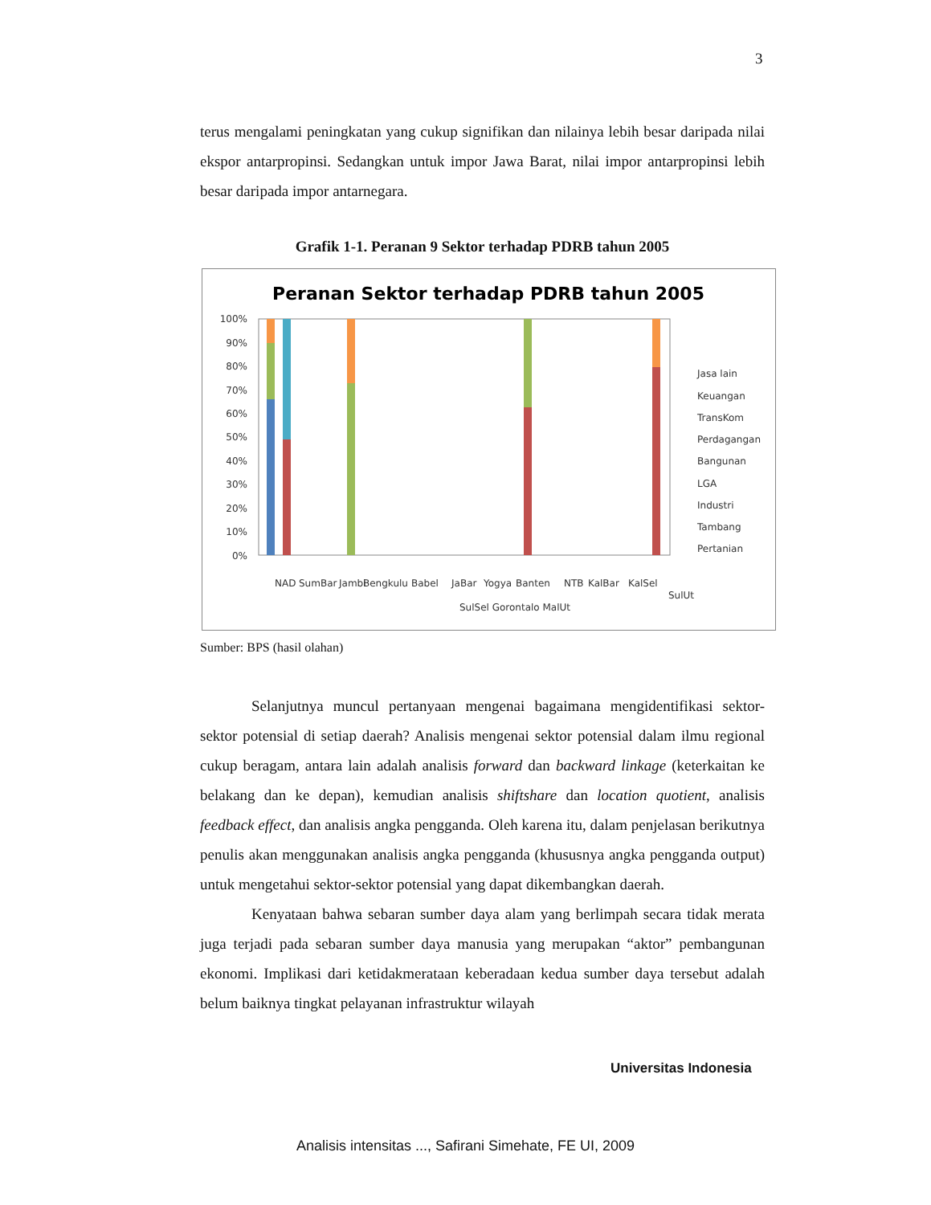3
terus mengalami peningkatan yang cukup signifikan dan nilainya lebih besar daripada nilai ekspor antarpropinsi. Sedangkan untuk impor Jawa Barat, nilai impor antarpropinsi lebih besar daripada impor antarnegara.
Grafik 1-1. Peranan 9 Sektor terhadap PDRB tahun 2005
Peranan Sektor terhadap PDRB tahun 2005
100%
90%
80%
70%
60%
50%
40%
30%
20%
10%
0%
Jasa lain
Keuangan
TransKom
Perdagangan
Bangunan
LGA
Industri
Tambang
Pertanian
NAD
SumBar
Jambi
Bengkulu
Babel
JaBar
Yogya
Banten
NTB
KalBar
KalSel
SulUt
SulSel Gorontalo MalUt
Sumber: BPS (hasil olahan)
Selanjutnya muncul pertanyaan mengenai bagaimana mengidentifikasi sektor-sektor potensial di setiap daerah? Analisis mengenai sektor potensial dalam ilmu regional cukup beragam, antara lain adalah analisis forward dan backward linkage (keterkaitan ke belakang dan ke depan), kemudian analisis shiftshare dan location quotient, analisis feedback effect, dan analisis angka pengganda. Oleh karena itu, dalam penjelasan berikutnya penulis akan menggunakan analisis angka pengganda (khususnya angka pengganda output) untuk mengetahui sektor-sektor potensial yang dapat dikembangkan daerah.
Kenyataan bahwa sebaran sumber daya alam yang berlimpah secara tidak merata juga terjadi pada sebaran sumber daya manusia yang merupakan “aktor” pembangunan ekonomi. Implikasi dari ketidakmerataan keberadaan kedua sumber daya tersebut adalah belum baiknya tingkat pelayanan infrastruktur wilayah
Universitas Indonesia
Analisis intensitas ..., Safirani Simehate, FE UI, 2009